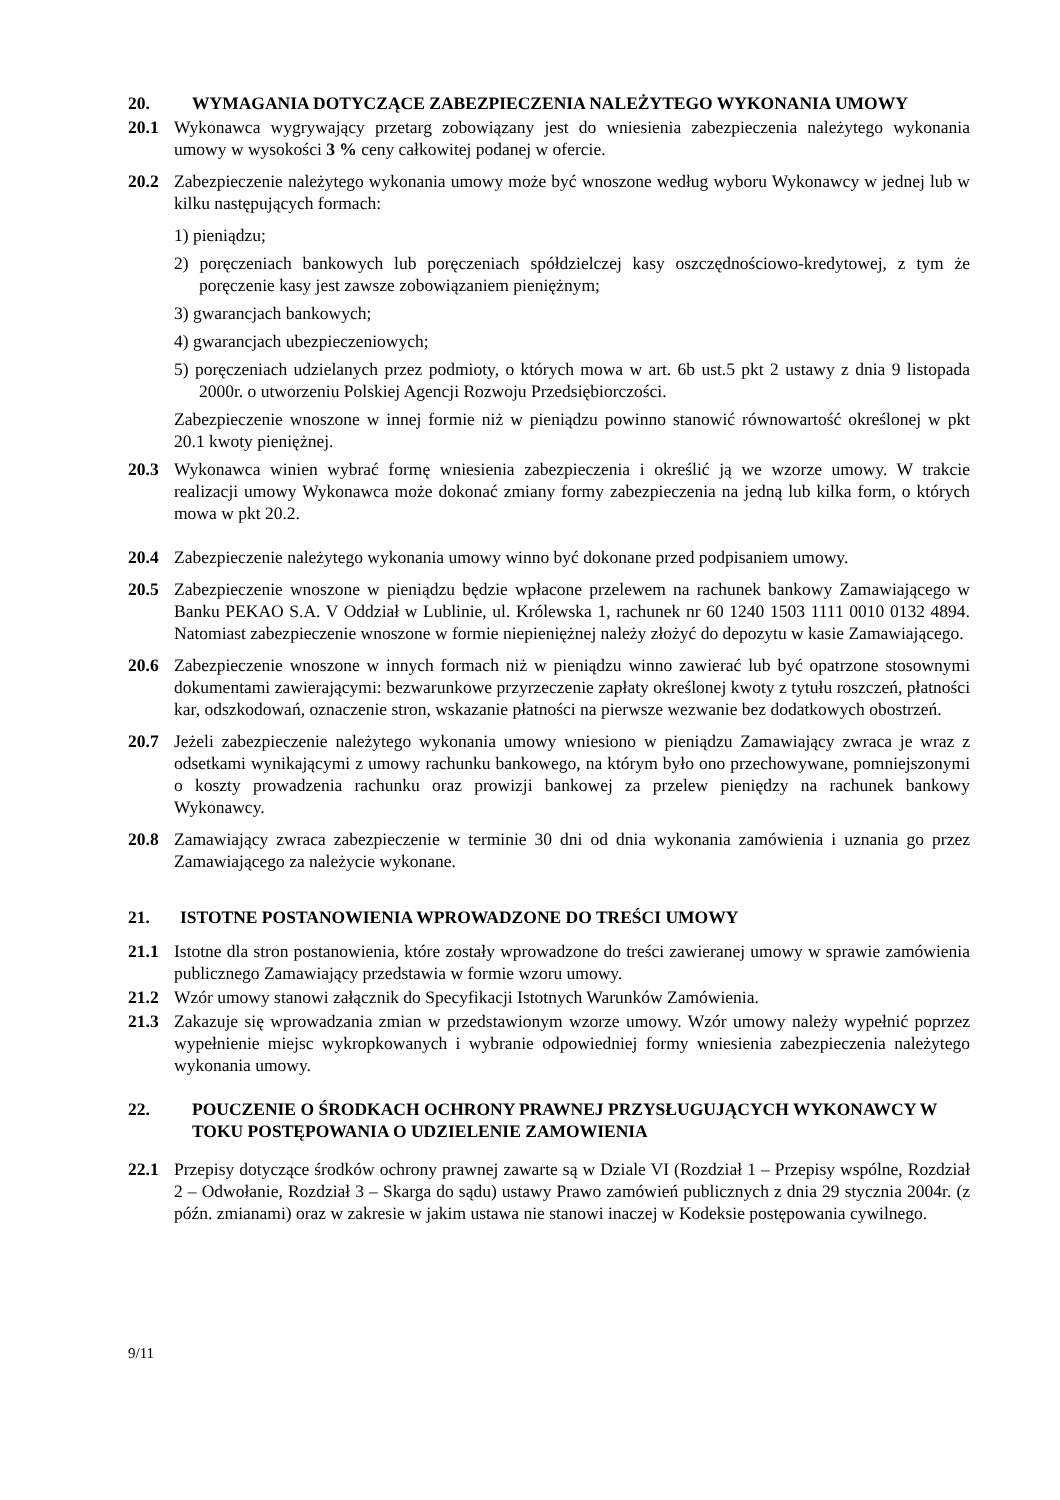20. WYMAGANIA DOTYCZĄCE ZABEZPIECZENIA NALEŻYTEGO WYKONANIA UMOWY
20.1 Wykonawca wygrywający przetarg zobowiązany jest do wniesienia zabezpieczenia należytego wykonania umowy w wysokości 3 % ceny całkowitej podanej w ofercie.
20.2 Zabezpieczenie należytego wykonania umowy może być wnoszone według wyboru Wykonawcy w jednej lub w kilku następujących formach:
1) pieniądzu;
2) poręczeniach bankowych lub poręczeniach spółdzielczej kasy oszczędnościowo-kredytowej, z tym że poręczenie kasy jest zawsze zobowiązaniem pieniężnym;
3) gwarancjach bankowych;
4) gwarancjach ubezpieczeniowych;
5) poręczeniach udzielanych przez podmioty, o których mowa w art. 6b ust.5 pkt 2 ustawy z dnia 9 listopada 2000r. o utworzeniu Polskiej Agencji Rozwoju Przedsiębiorczości.
Zabezpieczenie wnoszone w innej formie niż w pieniądzu powinno stanowić równowartość określonej w pkt 20.1 kwoty pieniężnej.
20.3 Wykonawca winien wybrać formę wniesienia zabezpieczenia i określić ją we wzorze umowy. W trakcie realizacji umowy Wykonawca może dokonać zmiany formy zabezpieczenia na jedną lub kilka form, o których mowa w pkt 20.2.
20.4 Zabezpieczenie należytego wykonania umowy winno być dokonane przed podpisaniem umowy.
20.5 Zabezpieczenie wnoszone w pieniądzu będzie wpłacone przelewem na rachunek bankowy Zamawiającego w Banku PEKAO S.A. V Oddział w Lublinie, ul. Królewska 1, rachunek nr 60 1240 1503 1111 0010 0132 4894. Natomiast zabezpieczenie wnoszone w formie niepieniężnej należy złożyć do depozytu w kasie Zamawiającego.
20.6 Zabezpieczenie wnoszone w innych formach niż w pieniądzu winno zawierać lub być opatrzone stosownymi dokumentami zawierającymi: bezwarunkowe przyrzeczenie zapłaty określonej kwoty z tytułu roszczeń, płatności kar, odszkodowań, oznaczenie stron, wskazanie płatności na pierwsze wezwanie bez dodatkowych obostrzeń.
20.7 Jeżeli zabezpieczenie należytego wykonania umowy wniesiono w pieniądzu Zamawiający zwraca je wraz z odsetkami wynikającymi z umowy rachunku bankowego, na którym było ono przechowywane, pomniejszonymi o koszty prowadzenia rachunku oraz prowizji bankowej za przelew pieniędzy na rachunek bankowy Wykonawcy.
20.8 Zamawiający zwraca zabezpieczenie w terminie 30 dni od dnia wykonania zamówienia i uznania go przez Zamawiającego za należycie wykonane.
21. ISTOTNE POSTANOWIENIA WPROWADZONE DO TREŚCI UMOWY
21.1 Istotne dla stron postanowienia, które zostały wprowadzone do treści zawieranej umowy w sprawie zamówienia publicznego Zamawiający przedstawia w formie wzoru umowy.
21.2 Wzór umowy stanowi załącznik do Specyfikacji Istotnych Warunków Zamówienia.
21.3 Zakazuje się wprowadzania zmian w przedstawionym wzorze umowy. Wzór umowy należy wypełnić poprzez wypełnienie miejsc wykropkowanych i wybranie odpowiedniej formy wniesienia zabezpieczenia należytego wykonania umowy.
22. POUCZENIE O ŚRODKACH OCHRONY PRAWNEJ PRZYSŁUGUJĄCYCH WYKONAWCY W TOKU POSTĘPOWANIA O UDZIELENIE ZAMOWIENIA
22.1 Przepisy dotyczące środków ochrony prawnej zawarte są w Dziale VI (Rozdział 1 – Przepisy wspólne, Rozdział 2 – Odwołanie, Rozdział 3 – Skarga do sądu) ustawy Prawo zamówień publicznych z dnia 29 stycznia 2004r. (z późn. zmianami) oraz w zakresie w jakim ustawa nie stanowi inaczej w Kodeksie postępowania cywilnego.
9/11